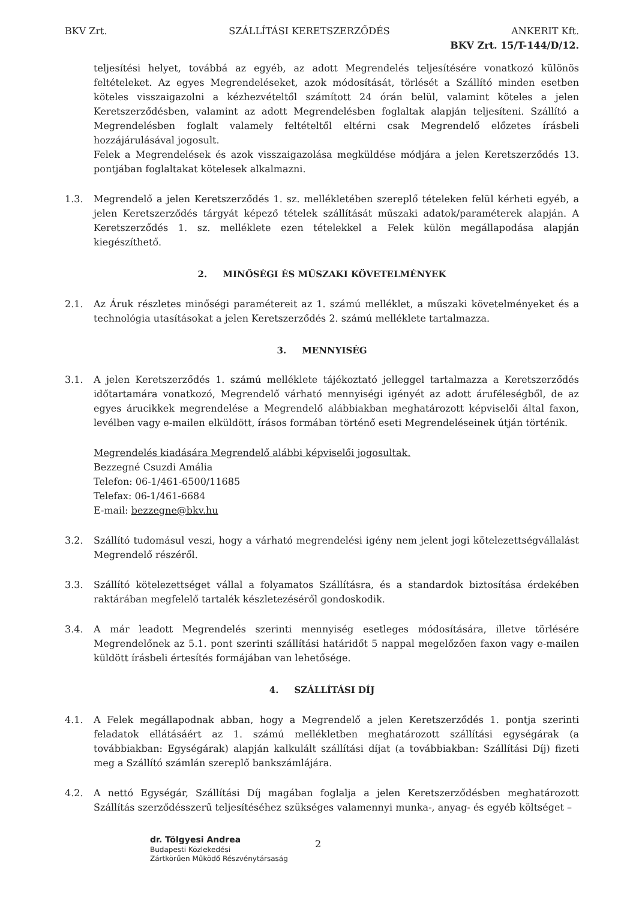BKV Zrt. SZÁLLÍTÁSI KERETSZERZŐDÉS ANKERIT Kft.
BKV Zrt. 15/T-144/D/12.
teljesítési helyet, továbbá az egyéb, az adott Megrendelés teljesítésére vonatkozó különös feltételeket. Az egyes Megrendeléseket, azok módosítását, törlését a Szállító minden esetben köteles visszaigazolni a kézhezvételtől számított 24 órán belül, valamint köteles a jelen Keretszerződésben, valamint az adott Megrendelésben foglaltak alapján teljesíteni. Szállító a Megrendelésben foglalt valamely feltételtől eltérni csak Megrendelő előzetes írásbeli hozzájárulásával jogosult.
Felek a Megrendelések és azok visszaigazolása megküldése módjára a jelen Keretszerződés 13. pontjában foglaltakat kötelesek alkalmazni.
1.3. Megrendelő a jelen Keretszerződés 1. sz. mellékletében szereplő tételeken felül kérheti egyéb, a jelen Keretszerződés tárgyát képező tételek szállítását műszaki adatok/paraméterek alapján. A Keretszerződés 1. sz. melléklete ezen tételekkel a Felek külön megállapodása alapján kiegészíthető.
2. MINŐSÉGI ÉS MŰSZAKI KÖVETELMÉNYEK
2.1. Az Áruk részletes minőségi paramétereit az 1. számú melléklet, a műszaki követelményeket és a technológia utasításokat a jelen Keretszerződés 2. számú melléklete tartalmazza.
3. MENNYISÉG
3.1. A jelen Keretszerződés 1. számú melléklete tájékoztató jelleggel tartalmazza a Keretszerződés időtartamára vonatkozó, Megrendelő várható mennyiségi igényét az adott áruféleségből, de az egyes árucikkek megrendelése a Megrendelő alábbiakban meghatározott képviselői által faxon, levélben vagy e-mailen elküldött, írásos formában történő eseti Megrendeléseinek útján történik.
Megrendelés kiadására Megrendelő alábbi képviselői jogosultak.
Bezzegné Csuzdi Amália
Telefon: 06-1/461-6500/11685
Telefax: 06-1/461-6684
E-mail: bezzegne@bkv.hu
3.2. Szállító tudomásul veszi, hogy a várható megrendelési igény nem jelent jogi kötelezettségvállalást Megrendelő részéről.
3.3. Szállító kötelezettséget vállal a folyamatos Szállításra, és a standardok biztosítása érdekében raktárában megfelelő tartalék készletezéséről gondoskodik.
3.4. A már leadott Megrendelés szerinti mennyiség esetleges módosítására, illetve törlésére Megrendelőnek az 5.1. pont szerinti szállítási határidőt 5 nappal megelőzően faxon vagy e-mailen küldött írásbeli értesítés formájában van lehetősége.
4. SZÁLLÍTÁSI DÍJ
4.1. A Felek megállapodnak abban, hogy a Megrendelő a jelen Keretszerződés 1. pontja szerinti feladatok ellátásáért az 1. számú mellékletben meghatározott szállítási egységárak (a továbbiakban: Egységárak) alapján kalkulált szállítási díjat (a továbbiakban: Szállítási Díj) fizeti meg a Szállító számlán szereplő bankszámlájára.
4.2. A nettó Egységár, Szállítási Díj magában foglalja a jelen Keretszerződésben meghatározott Szállítás szerződésszerű teljesítéséhez szükséges valamennyi munka-, anyag- és egyéb költséget –
dr. Tölgyesi Andrea
Budapesti Közlekedési
Zártkörűen Működő Részvénytársaság
2